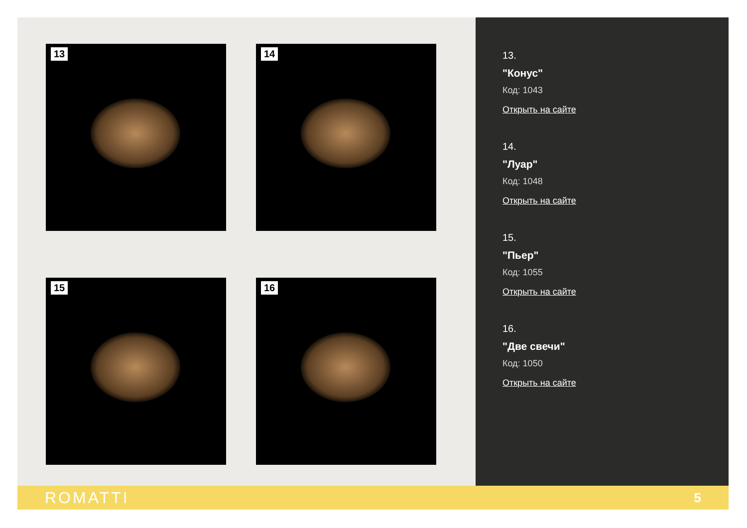13
14
15
16
13.
"Конус"
Код: 1043
Открыть на сайте
14.
"Луар"
Код: 1048
Открыть на сайте
15.
"Пьер"
Код: 1055
Открыть на сайте
16.
"Две свечи"
Код: 1050
Открыть на сайте
ROMATTI
5